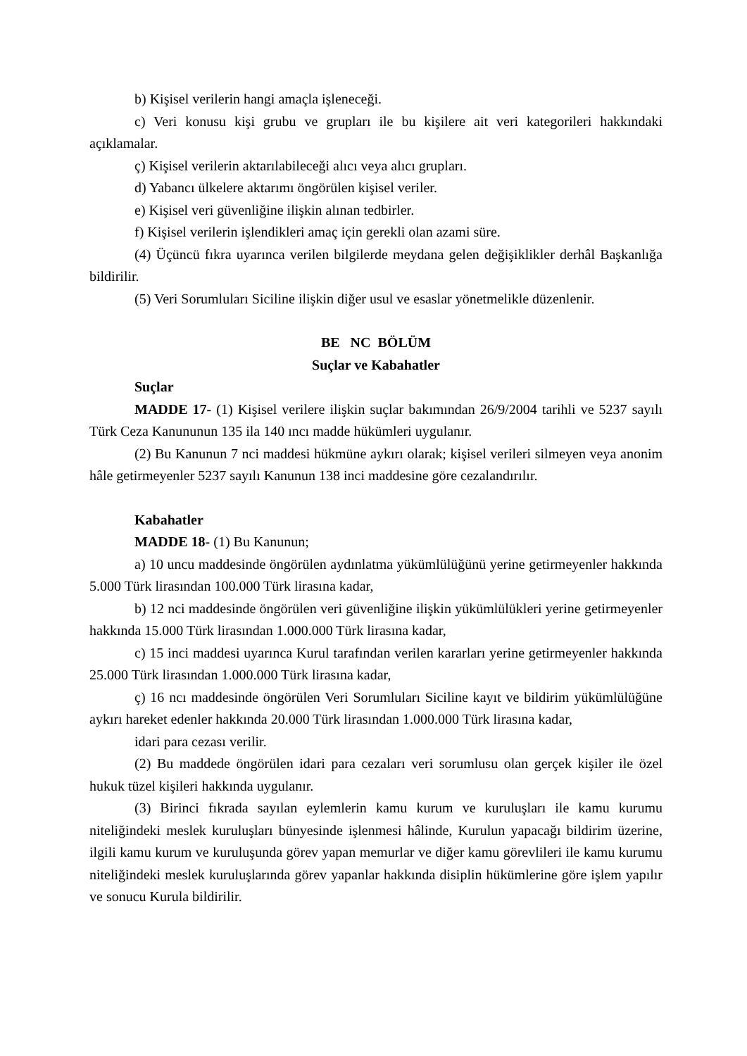b) Kişisel verilerin hangi amaçla işleneceği.
c) Veri konusu kişi grubu ve grupları ile bu kişilere ait veri kategorileri hakkındaki açıklamalar.
ç) Kişisel verilerin aktarılabileceği alıcı veya alıcı grupları.
d) Yabancı ülkelere aktarımı öngörülen kişisel veriler.
e) Kişisel veri güvenliğine ilişkin alınan tedbirler.
f) Kişisel verilerin işlendikleri amaç için gerekli olan azami süre.
(4) Üçüncü fıkra uyarınca verilen bilgilerde meydana gelen değişiklikler derhâl Başkanlığa bildirilir.
(5) Veri Sorumluları Siciline ilişkin diğer usul ve esaslar yönetmelikle düzenlenir.
BE NC BÖLÜM
Suçlar ve Kabahatler
Suçlar
MADDE 17- (1) Kişisel verilere ilişkin suçlar bakımından 26/9/2004 tarihli ve 5237 sayılı Türk Ceza Kanununun 135 ila 140 ıncı madde hükümleri uygulanır.
(2) Bu Kanunun 7 nci maddesi hükmüne aykırı olarak; kişisel verileri silmeyen veya anonim hâle getirmeyenler 5237 sayılı Kanunun 138 inci maddesine göre cezalandırılır.
Kabahatler
MADDE 18- (1) Bu Kanunun;
a) 10 uncu maddesinde öngörülen aydınlatma yükümlülüğünü yerine getirmeyenler hakkında 5.000 Türk lirasından 100.000 Türk lirasına kadar,
b) 12 nci maddesinde öngörülen veri güvenliğine ilişkin yükümlülükleri yerine getirmeyenler hakkında 15.000 Türk lirasından 1.000.000 Türk lirasına kadar,
c) 15 inci maddesi uyarınca Kurul tarafından verilen kararları yerine getirmeyenler hakkında 25.000 Türk lirasından 1.000.000 Türk lirasına kadar,
ç) 16 ncı maddesinde öngörülen Veri Sorumluları Siciline kayıt ve bildirim yükümlülüğüne aykırı hareket edenler hakkında 20.000 Türk lirasından 1.000.000 Türk lirasına kadar,
idari para cezası verilir.
(2) Bu maddede öngörülen idari para cezaları veri sorumlusu olan gerçek kişiler ile özel hukuk tüzel kişileri hakkında uygulanır.
(3) Birinci fıkrada sayılan eylemlerin kamu kurum ve kuruluşları ile kamu kurumu niteliğindeki meslek kuruluşları bünyesinde işlenmesi hâlinde, Kurulun yapacağı bildirim üzerine, ilgili kamu kurum ve kuruluşunda görev yapan memurlar ve diğer kamu görevlileri ile kamu kurumu niteliğindeki meslek kuruluşlarında görev yapanlar hakkında disiplin hükümlerine göre işlem yapılır ve sonucu Kurula bildirilir.